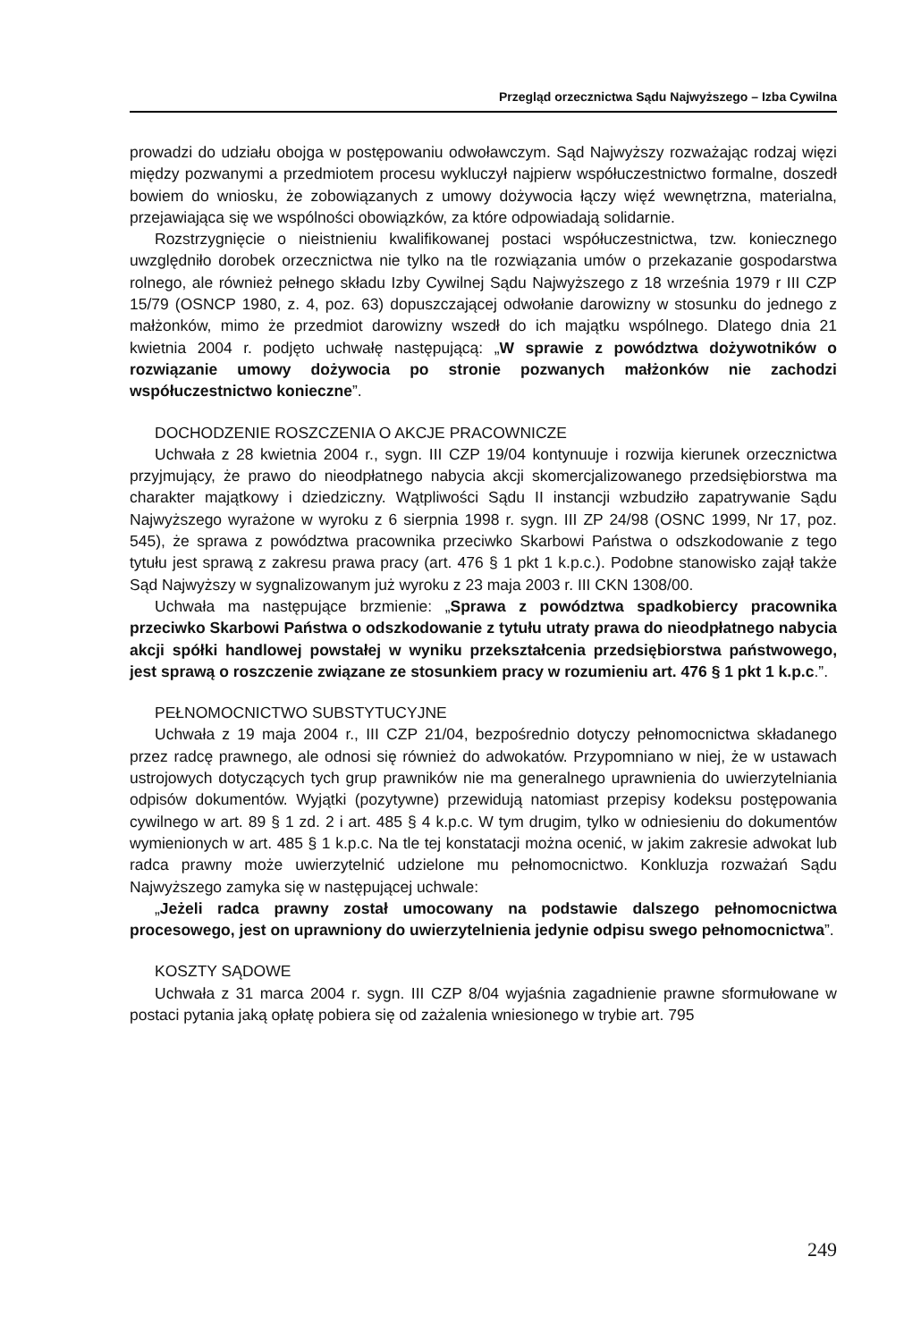Przegląd orzecznictwa Sądu Najwyższego – Izba Cywilna
prowadzi do udziału obojga w postępowaniu odwoławczym. Sąd Najwyższy rozważając rodzaj więzi między pozwanymi a przedmiotem procesu wykluczył najpierw współuczestnictwo formalne, doszedł bowiem do wniosku, że zobowiązanych z umowy dożywocia łączy więź wewnętrzna, materialna, przejawiająca się we wspólności obowiązków, za które odpowiadają solidarnie.
Rozstrzygnięcie o nieistnieniu kwalifikowanej postaci współuczestnictwa, tzw. koniecznego uwzględniło dorobek orzecznictwa nie tylko na tle rozwiązania umów o przekazanie gospodarstwa rolnego, ale również pełnego składu Izby Cywilnej Sądu Najwyższego z 18 września 1979 r III CZP 15/79 (OSNCP 1980, z. 4, poz. 63) dopuszczającej odwołanie darowizny w stosunku do jednego z małżonków, mimo że przedmiot darowizny wszedł do ich majątku wspólnego. Dlatego dnia 21 kwietnia 2004 r. podjęto uchwałę następującą: „W sprawie z powództwa dożywotników o rozwiązanie umowy dożywocia po stronie pozwanych małżonków nie zachodzi współuczestnictwo konieczne”.
DOCHODZENIE ROSZCZENIA O AKCJE PRACOWNICZE
Uchwała z 28 kwietnia 2004 r., sygn. III CZP 19/04 kontynuuje i rozwija kierunek orzecznictwa przyjmujący, że prawo do nieodpłatnego nabycia akcji skomercjalizowanego przedsiębiorstwa ma charakter majątkowy i dziedziczny. Wątpliwości Sądu II instancji wzbudziło zapatrywanie Sądu Najwyższego wyrażone w wyroku z 6 sierpnia 1998 r. sygn. III ZP 24/98 (OSNC 1999, Nr 17, poz. 545), że sprawa z powództwa pracownika przeciwko Skarbowi Państwa o odszkodowanie z tego tytułu jest sprawą z zakresu prawa pracy (art. 476 § 1 pkt 1 k.p.c.). Podobne stanowisko zajął także Sąd Najwyższy w sygnalizowanym już wyroku z 23 maja 2003 r. III CKN 1308/00.
Uchwała ma następujące brzmienie: „Sprawa z powództwa spadkobiercy pracownika przeciwko Skarbowi Państwa o odszkodowanie z tytułu utraty prawa do nieodpłatnego nabycia akcji spółki handlowej powstałej w wyniku przekształcenia przedsiębiorstwa państwowego, jest sprawą o roszczenie związane ze stosunkiem pracy w rozumieniu art. 476 § 1 pkt 1 k.p.c.”.
PEŁNOMOCNICTWO SUBSTYTUCYJNE
Uchwała z 19 maja 2004 r., III CZP 21/04, bezpośrednio dotyczy pełnomocnictwa składanego przez radcę prawnego, ale odnosi się również do adwokatów. Przypomniano w niej, że w ustawach ustrojowych dotyczących tych grup prawników nie ma generalnego uprawnienia do uwierzytelniania odpisów dokumentów. Wyjątki (pozytywne) przewidują natomiast przepisy kodeksu postępowania cywilnego w art. 89 § 1 zd. 2 i art. 485 § 4 k.p.c. W tym drugim, tylko w odniesieniu do dokumentów wymienionych w art. 485 § 1 k.p.c. Na tle tej konstatacji można ocenić, w jakim zakresie adwokat lub radca prawny może uwierzytelnić udzielone mu pełnomocnictwo. Konkluzja rozważań Sądu Najwyższego zamyka się w następującej uchwale:
„Jeżeli radca prawny został umocowany na podstawie dalszego pełnomocnictwa procesowego, jest on uprawniony do uwierzytelnienia jedynie odpisu swego pełnomocnictwa”.
KOSZTY SĄDOWE
Uchwała z 31 marca 2004 r. sygn. III CZP 8/04 wyjaśnia zagadnienie prawne sformułowane w postaci pytania jaką opłatę pobiera się od zażalenia wniesionego w trybie art. 795
249